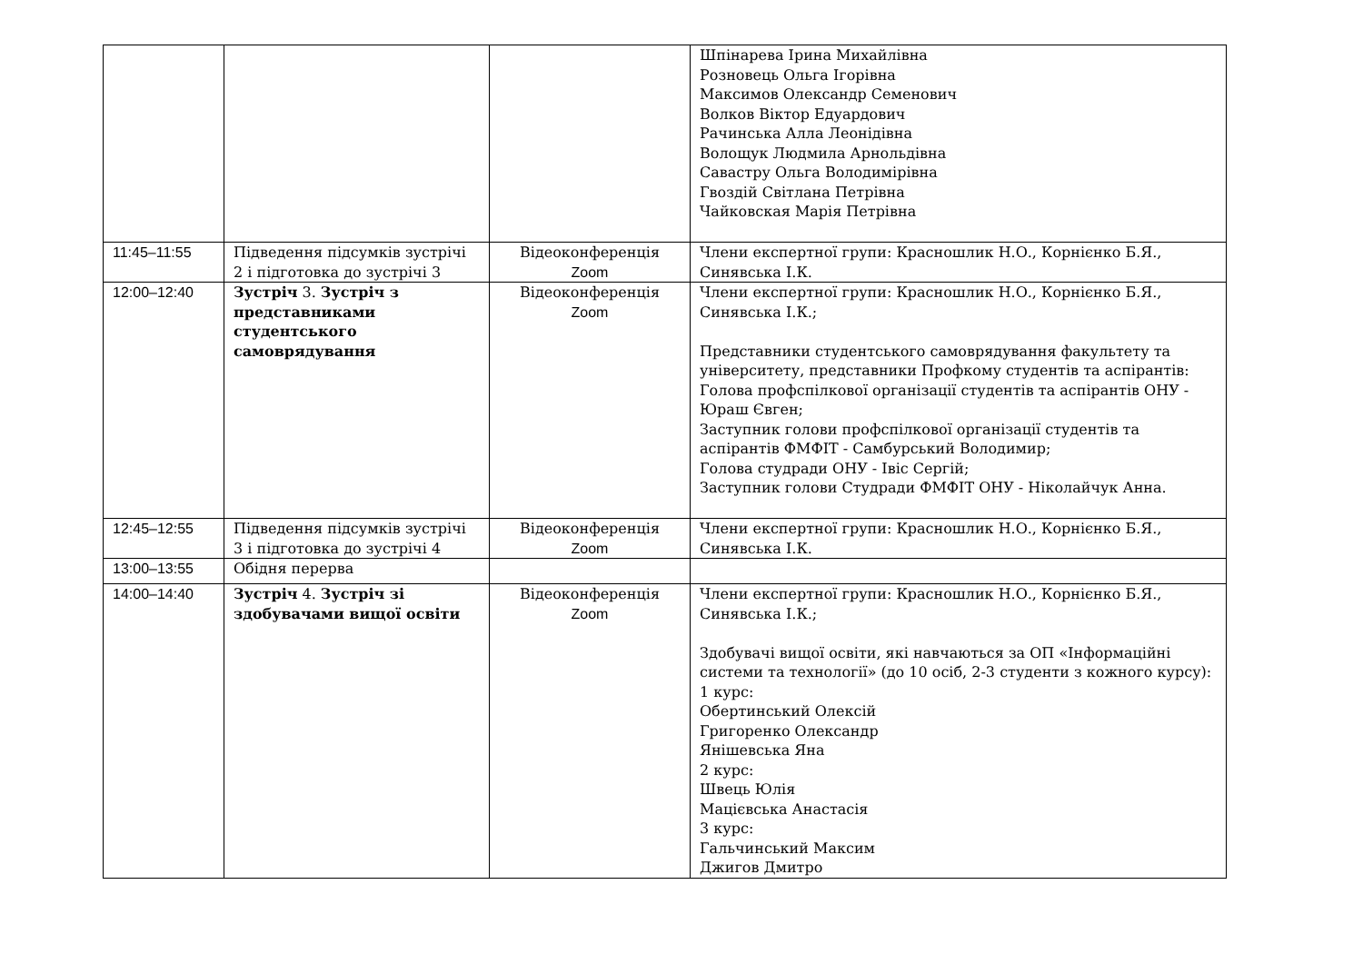| | | | Шпінарева Ірина Михайлівна Розновець Ольга Ігорівна Максимов Олександр Семенович Волков Віктор Едуардович Рачинська Алла Леонідівна Волощук Людмила Арнольдівна Савастру Ольга Володимірівна Гвоздій Світлана Петрівна Чайковская Марія Петрівна |
| 11:45–11:55 | Підведення підсумків зустрічі 2 і підготовка до зустрічі 3 | Відеоконференція Zoom | Члени експертної групи: Красношлик Н.О., Корнієнко Б.Я., Синявська І.К. |
| 12:00–12:40 | Зустріч 3. Зустріч з представниками студентського самоврядування | Відеоконференція Zoom | Члени експертної групи: Красношлик Н.О., Корнієнко Б.Я., Синявська І.К.; Представники студентського самоврядування факультету та університету, представники Профкому студентів та аспірантів: Голова профспілкової організації студентів та аспірантів ОНУ - Юраш Євген; Заступник голови профспілкової організації студентів та аспірантів ФМФІТ - Самбурський Володимир; Голова студради ОНУ - Івіс Сергій; Заступник голови Студради ФМФІТ ОНУ - Ніколайчук Анна. |
| 12:45–12:55 | Підведення підсумків зустрічі 3 і підготовка до зустрічі 4 | Відеоконференція Zoom | Члени експертної групи: Красношлик Н.О., Корнієнко Б.Я., Синявська І.К. |
| 13:00–13:55 | Обідня перерва | | |
| 14:00–14:40 | Зустріч 4. Зустріч зі здобувачами вищої освіти | Відеоконференція Zoom | Члени експертної групи: Красношлик Н.О., Корнієнко Б.Я., Синявська І.К.; Здобувачі вищої освіти, які навчаються за ОП «Інформаційні системи та технології» (до 10 осіб, 2-3 студенти з кожного курсу): 1 курс: Обертинський Олексій Григоренко Олександр Янішевська Яна 2 курс: Швець Юлія Мацієвська Анастасія 3 курс: Гальчинський Максим Джигов Дмитро |